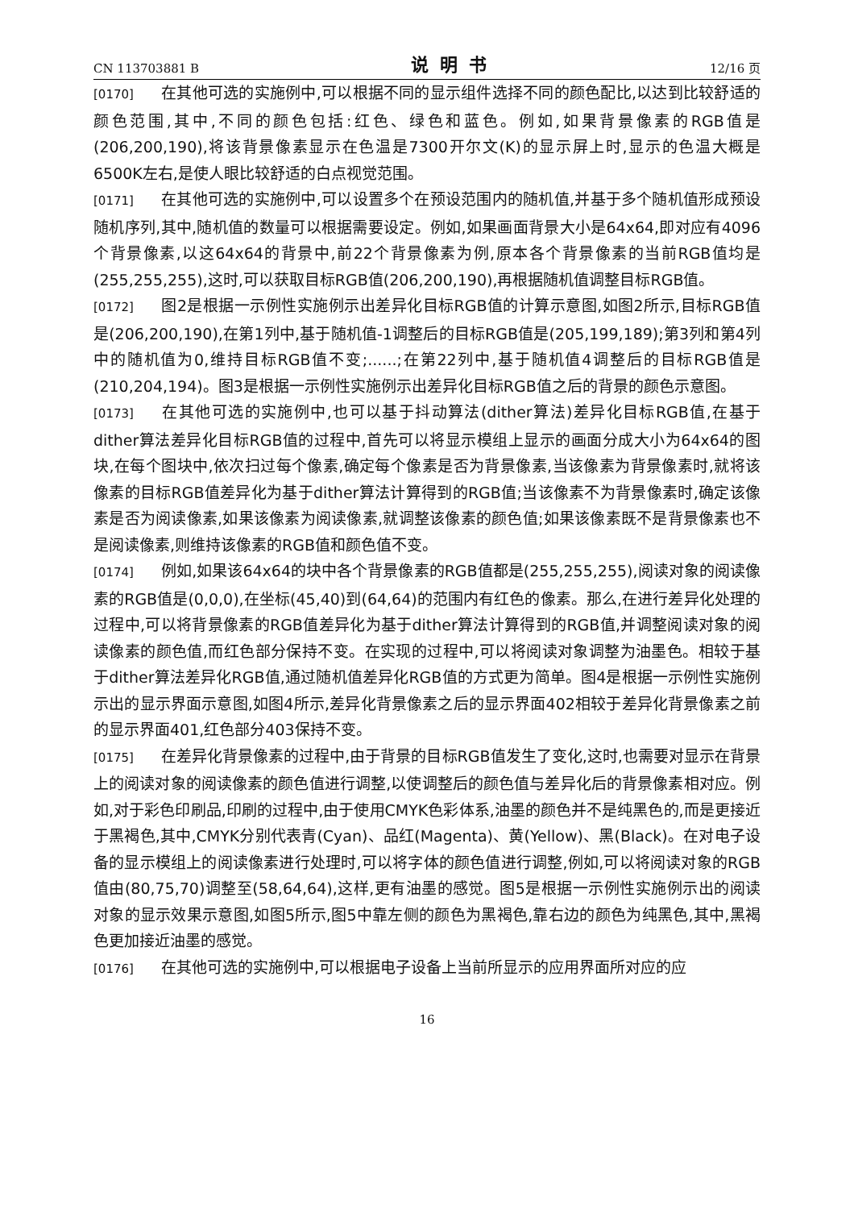CN 113703881 B 说明书 12/16 页
[0170] 在其他可选的实施例中,可以根据不同的显示组件选择不同的颜色配比,以达到比较舒适的颜色范围,其中,不同的颜色包括:红色、绿色和蓝色。例如,如果背景像素的RGB值是(206,200,190),将该背景像素显示在色温是7300开尔文(K)的显示屏上时,显示的色温大概是6500K左右,是使人眼比较舒适的白点视觉范围。
[0171] 在其他可选的实施例中,可以设置多个在预设范围内的随机值,并基于多个随机值形成预设随机序列,其中,随机值的数量可以根据需要设定。例如,如果画面背景大小是64x64,即对应有4096个背景像素,以这64x64的背景中,前22个背景像素为例,原本各个背景像素的当前RGB值均是(255,255,255),这时,可以获取目标RGB值(206,200,190),再根据随机值调整目标RGB值。
[0172] 图2是根据一示例性实施例示出差异化目标RGB值的计算示意图,如图2所示,目标RGB值是(206,200,190),在第1列中,基于随机值-1调整后的目标RGB值是(205,199,189);第3列和第4列中的随机值为0,维持目标RGB值不变;......;在第22列中,基于随机值4调整后的目标RGB值是(210,204,194)。图3是根据一示例性实施例示出差异化目标RGB值之后的背景的颜色示意图。
[0173] 在其他可选的实施例中,也可以基于抖动算法(dither算法)差异化目标RGB值,在基于dither算法差异化目标RGB值的过程中,首先可以将显示模组上显示的画面分成大小为64x64的图块,在每个图块中,依次扫过每个像素,确定每个像素是否为背景像素,当该像素为背景像素时,就将该像素的目标RGB值差异化为基于dither算法计算得到的RGB值;当该像素不为背景像素时,确定该像素是否为阅读像素,如果该像素为阅读像素,就调整该像素的颜色值;如果该像素既不是背景像素也不是阅读像素,则维持该像素的RGB值和颜色值不变。
[0174] 例如,如果该64x64的块中各个背景像素的RGB值都是(255,255,255),阅读对象的阅读像素的RGB值是(0,0,0),在坐标(45,40)到(64,64)的范围内有红色的像素。那么,在进行差异化处理的过程中,可以将背景像素的RGB值差异化为基于dither算法计算得到的RGB值,并调整阅读对象的阅读像素的颜色值,而红色部分保持不变。在实现的过程中,可以将阅读对象调整为油墨色。相较于基于dither算法差异化RGB值,通过随机值差异化RGB值的方式更为简单。图4是根据一示例性实施例示出的显示界面示意图,如图4所示,差异化背景像素之后的显示界面402相较于差异化背景像素之前的显示界面401,红色部分403保持不变。
[0175] 在差异化背景像素的过程中,由于背景的目标RGB值发生了变化,这时,也需要对显示在背景上的阅读对象的阅读像素的颜色值进行调整,以使调整后的颜色值与差异化后的背景像素相对应。例如,对于彩色印刷品,印刷的过程中,由于使用CMYK色彩体系,油墨的颜色并不是纯黑色的,而是更接近于黑褐色,其中,CMYK分别代表青(Cyan)、品红(Magenta)、黄(Yellow)、黑(Black)。在对电子设备的显示模组上的阅读像素进行处理时,可以将字体的颜色值进行调整,例如,可以将阅读对象的RGB值由(80,75,70)调整至(58,64,64),这样,更有油墨的感觉。图5是根据一示例性实施例示出的阅读对象的显示效果示意图,如图5所示,图5中靠左侧的颜色为黑褐色,靠右边的颜色为纯黑色,其中,黑褐色更加接近油墨的感觉。
[0176] 在其他可选的实施例中,可以根据电子设备上当前所显示的应用界面所对应的应
16